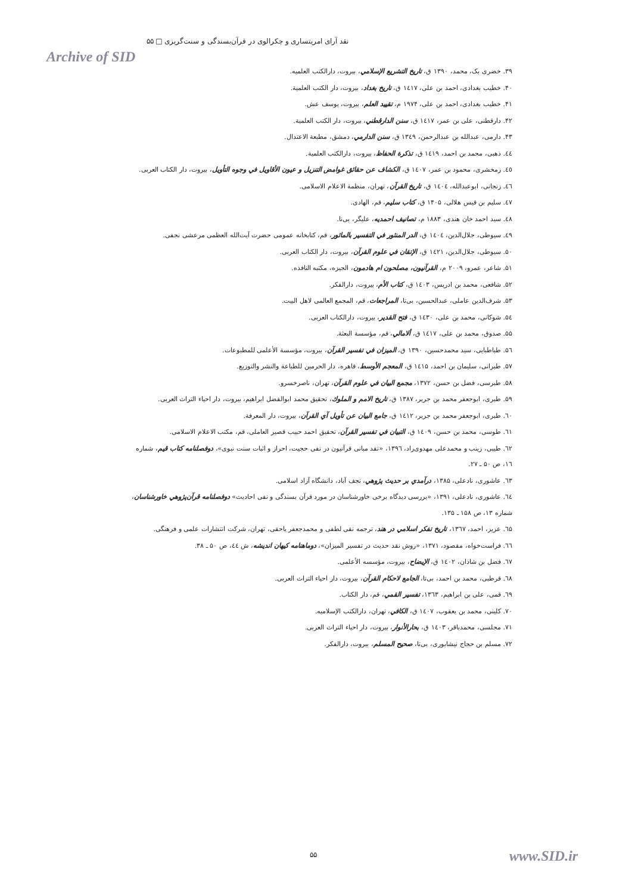نقد آرای امریتساری و چکرالوی در قرآن‌بسندگی و سنت‌گریزی □ ۵۵
Archive of SID
۳۹. خضری بک، محمد، ۱۳۹۰ ق، تاریخ التشریع الإسلامي، بیروت، دارالکتب العلمیه.
۴۰. خطیب بغدادی، احمد بن علی، ۱٤۱۷ ق، تاریخ بغداد، بیروت، دار الکتب العلمیة.
۴۱. خطیب بغدادی، احمد بن علی، ۱۹۷۴ م، تقیید العلم، بیروت، یوسف عش.
۴۲. دارقطنی، علی بن عمر، ۱٤۱۷ ق، سنن الدارقطني، بیروت، دار الکتب العلمیة.
۴۳. دارمی، عبدالله بن عبدالرحمن، ۱۳٤۹ ق، سنن الدارمي، دمشق، مطبعة الاعتدال.
٤٤. ذهبی، محمد بن احمد، ۱٤۱۹ ق، تذکرة الحفاظ، بیروت، دارالکتب العلمیة.
٤٥. زمخشری، محمود بن عمر، ۱٤۰۷ ق، الکشاف عن حقائق غوامض التنزیل و عیون الأقاویل في وجوه التأویل، بیروت، دار الکتاب العربی.
٤٦. زنجانی، ابوعبدالله، ۱٤۰٤ ق، تاریخ القرآن، تهران، منظمة الاعلام الاسلامی.
٤٧. سلیم بن قیس هلالی، ۱۴۰۵ ق، کتاب سلیم، قم، الهادی.
٤٨. سید احمد خان هندی، ۱۸۸۳ م، تصانیف احمدیه، علیگر، بی‌نا.
٤٩. سیوطی، جلال‌الدین، ۱٤۰٤ ق، الدر المنثور في التفسیر بالماثور، قم، کتابخانه عمومی حضرت آیت‌الله العظمی مرعشی نجفی.
۵۰. سیوطی، جلال‌الدین، ۱٤۲۱ ق، الإتقان في علوم القرآن، بیروت، دار الکتاب العربی.
۵۱. شاعر، عمرو، ۲۰۰۹ م، القرآنیون، مصلحون ام هادمون، الجیزه، مکتبه النافذه.
۵۲. شافعی، محمد بن ادریس، ۱٤۰۳ ق، کتاب الأم، بیروت، دارالفکر.
۵۳. شرف‌الدین عاملی، عبدالحسین، بی‌تا، المراجعات، قم، المجمع العالمی لاهل البیت.
۵٤. شوکانی، محمد بن علی، ۱٤۳۰ ق، فتح القدیر، بیروت، دارالکتاب العربی.
۵۵. صدوق، محمد بن علی، ۱٤۱۷ ق، ألامالي، قم، مؤسسة البعثة.
۵٦. طباطبایی، سید محمدحسین، ۱۳۹۰ ق، المیزان في تفسیر القرآن، بیروت، مؤسسة الأعلمی للمطبوعات.
۵۷. طبرانی، سلیمان بن احمد، ۱٤۱۵ ق، المعجم الأوسط، قاهره، دار الحرمین للطباعة والنشر والتوزیع.
۵۸. طبرسی، فضل بن حسن، ۱۳۷۲، مجمع البیان في علوم القرآن، تهران، ناصرخسرو.
۵۹. طبری، ابوجعفر محمد بن جریر، ۱۳۸۷ ق، تاریخ الامم و الملوك، تحقیق محمد ابوالفضل ابراهیم، بیروت، دار احیاء التراث العربی.
٦۰. طبری، ابوجعفر محمد بن جریر، ۱٤۱۲ ق، جامع البیان عن تأویل آي القرآن، بیروت، دار المعرفة.
٦۱. طوسی، محمد بن حسن، ۱٤۰۹ ق، التبیان في تفسیر القرآن، تحقیق احمد حبیب قصیر العاملی، قم، مکتب الاعلام الاسلامی.
٦۲. طیبی، زینب و محمدعلی مهدوی‌راد، ۱۳۹٦، «نقد مبانی قرآنیون در نفی حجیت، احراز و اثبات سنت نبوی»، دوفصلنامه کتاب قیم، شماره ۱٦، ص ۵۰ ـ ۲۷.
٦۳. عاشوری، نادعلی، ۱۳۸۵، درآمدي بر حدیث پژوهي، نجف آباد، دانشگاه آزاد اسلامی.
٦٤. عاشوری، نادعلی، ۱۳۹۱، «بررسی دیدگاه برخی خاورشناسان در مورد قرآن بسندگی و نفی احادیث» دوفصلنامه قرآن‌پژوهي خاورشناسان، شماره ۱۳، ص ۱۵۸ ـ ۱۳۵.
٦۵. عزیز، احمد، ۱۳٦۷، تاریخ تفکر اسلامي در هند، ترجمه نقی لطفی و محمدجعفر یاحقی، تهران، شرکت انتشارات علمی و فرهنگی.
٦٦. فراست‌خواه، مقصود، ۱۳۷۱، «روش نقد حدیث در تفسیر المیزان»، دوماهنامه کیهان اندیشه، ش ٤٤، ص ۵۰ ـ ۳۸.
٦۷. فضل بن شاذان، ۱٤۰۲ ق، الإیضاح، بیروت، مؤسسه الأعلمی.
٦۸. قرطبی، محمد بن احمد، بی‌تا، الجامع لاحکام القرآن، بیروت، دار احیاء التراث العربی.
٦۹. قمی، علی بن ابراهیم، ۱۳٦۳، تفسیر القمي، قم، دار الکتاب.
۷۰. کلینی، محمد بن یعقوب، ۱٤۰۷ ق، الکافي، تهران، دارالکتب الإسلامیه.
۷۱. مجلسی، محمدباقر، ۱٤۰۳ ق، بحارالأنوار، بیروت، دار احیاء التراث العربی.
۷۲. مسلم بن حجاج نیشابوری، بی‌تا، صحیح المسلم، بیروت، دارالفکر.
۵۵ www.SID.ir